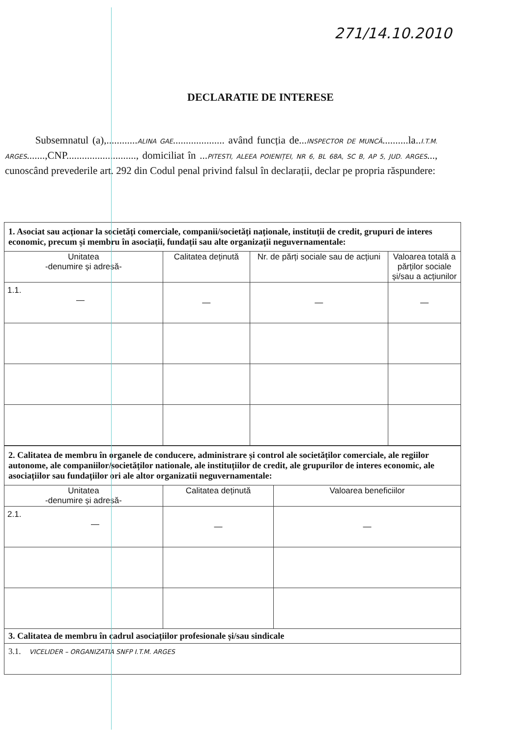271/14.10.2010
DECLARATIE DE INTERESE
Subsemnatul (a),............ALINA GAE.................... având funcția de...INSPECTOR DE MUNCĂ..........la..I.T.M. ARGES.......,CNP..........................., domiciliat în ...PITESTI, ALEEA POIENIȚEI, NR 6, BL 68A, SC B, AP 5, JUD. ARGES..., cunoscând prevederile art. 292 din Codul penal privind falsul în declarații, declar pe propria răspundere:
| 1. Asociat sau acționar la societăți comerciale, companii/societăți naționale, instituții de credit, grupuri de interes economic, precum și membru în asociații, fundații sau alte organizații neguvernamentale: | | | |
| Unitatea -denumire și adresă- | Calitatea deținută | Nr. de părți sociale sau de acțiuni | Valoarea totală a părților sociale și/sau a acțiunilor |
| 1.1. — | — | — | — |
| 2. Calitatea de membru în organele de conducere, administrare și control ale societăților comerciale, ale regiilor autonome, ale companiilor/societăților nationale, ale instituțiilor de credit, ale grupurilor de interes economic, ale asociațiilor sau fundațiilor ori ale altor organizatii neguvernamentale: | | |
| Unitatea -denumire și adresă- | Calitatea deținută | Valoarea beneficiilor |
| 2.1. — | — | — |
| 3. Calitatea de membru în cadrul asociațiilor profesionale și/sau sindicale | | |
| 3.1. VICELIDER – ORGANIZATIA SNFP I.T.M. ARGES | | |